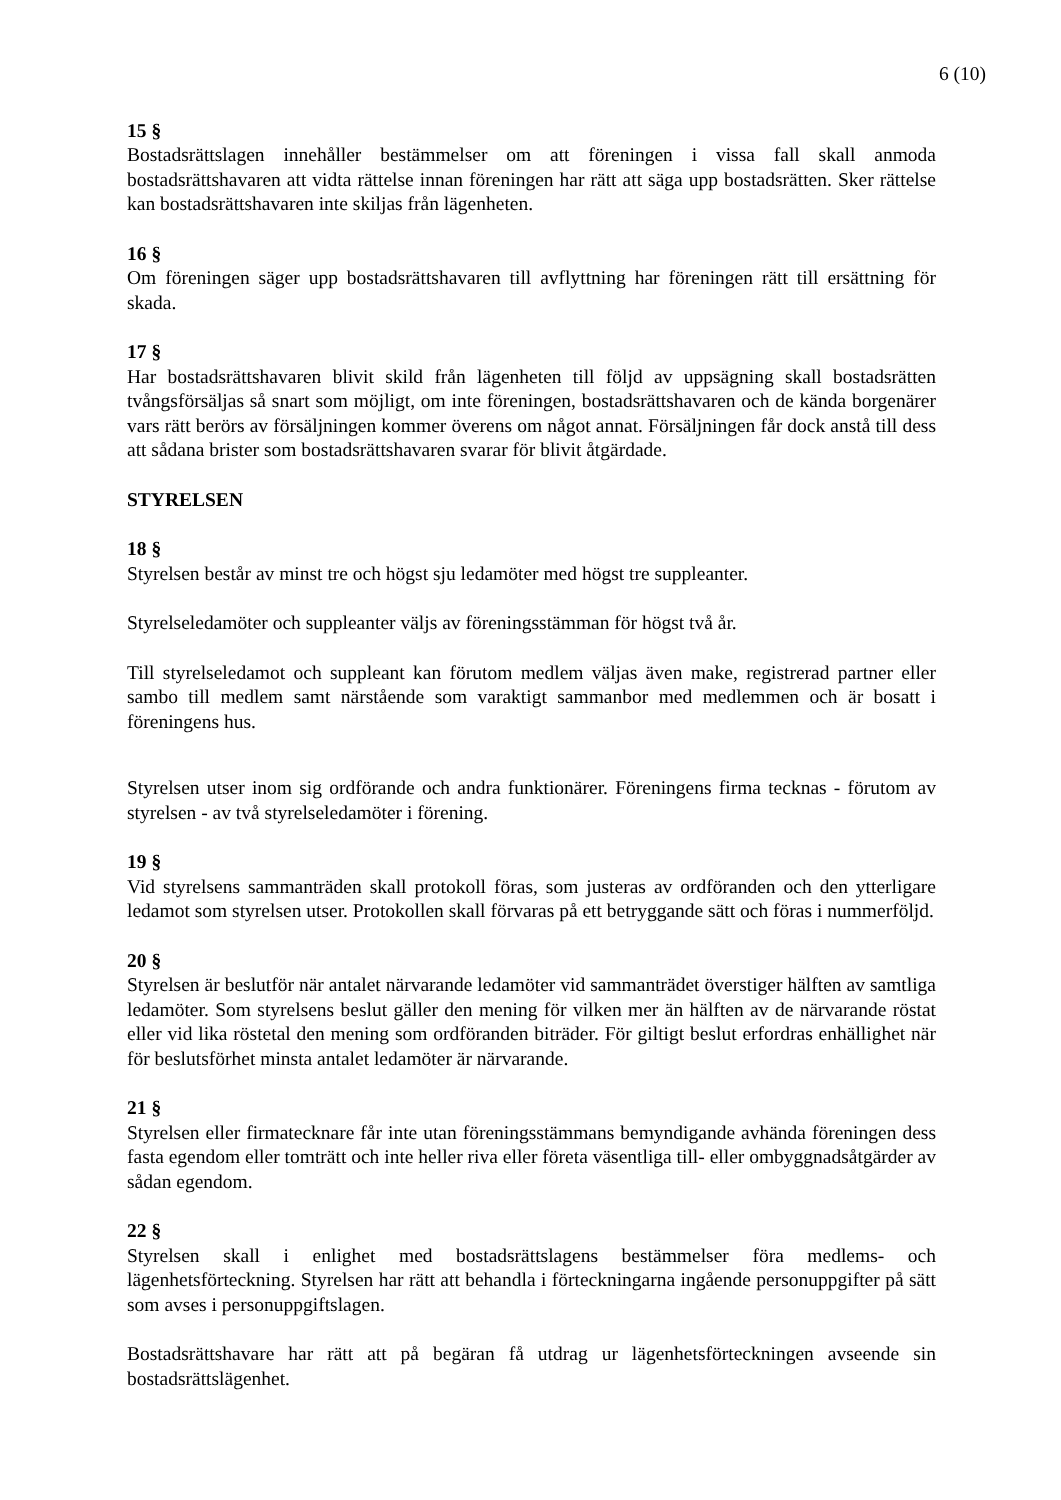6 (10)
15 §
Bostadsrättslagen innehåller bestämmelser om att föreningen i vissa fall skall anmoda bostadsrättshavaren att vidta rättelse innan föreningen har rätt att säga upp bostadsrätten. Sker rättelse kan bostadsrättshavaren inte skiljas från lägenheten.
16 §
Om föreningen säger upp bostadsrättshavaren till avflyttning har föreningen rätt till ersättning för skada.
17 §
Har bostadsrättshavaren blivit skild från lägenheten till följd av uppsägning skall bostadsrätten tvångsförsäljas så snart som möjligt, om inte föreningen, bostadsrättshavaren och de kända borgenärer vars rätt berörs av försäljningen kommer överens om något annat. Försäljningen får dock anstå till dess att sådana brister som bostadsrättshavaren svarar för blivit åtgärdade.
STYRELSEN
18 §
Styrelsen består av minst tre och högst sju ledamöter med högst tre suppleanter.
Styrelseledamöter och suppleanter väljs av föreningsstämman för högst två år.
Till styrelseledamot och suppleant kan förutom medlem väljas även make, registrerad partner eller sambo till medlem samt närstående som varaktigt sammanbor med medlemmen och är bosatt i föreningens hus.
Styrelsen utser inom sig ordförande och andra funktionärer. Föreningens firma tecknas - förutom av styrelsen - av två styrelseledamöter i förening.
19 §
Vid styrelsens sammanträden skall protokoll föras, som justeras av ordföranden och den ytterligare ledamot som styrelsen utser. Protokollen skall förvaras på ett betryggande sätt och föras i nummerföljd.
20 §
Styrelsen är beslutför när antalet närvarande ledamöter vid sammanträdet överstiger hälften av samtliga ledamöter. Som styrelsens beslut gäller den mening för vilken mer än hälften av de närvarande röstat eller vid lika röstetal den mening som ordföranden biträder. För giltigt beslut erfordras enhällighet när för beslutsförhet minsta antalet ledamöter är närvarande.
21 §
Styrelsen eller firmatecknare får inte utan föreningsstämmans bemyndigande avhända föreningen dess fasta egendom eller tomträtt och inte heller riva eller företa väsentliga till- eller ombyggnadsåtgärder av sådan egendom.
22 §
Styrelsen skall i enlighet med bostadsrättslagens bestämmelser föra medlems- och lägenhetsförteckning. Styrelsen har rätt att behandla i förteckningarna ingående personuppgifter på sätt som avses i personuppgiftslagen.
Bostadsrättshavare har rätt att på begäran få utdrag ur lägenhetsförteckningen avseende sin bostadsrättslägenhet.